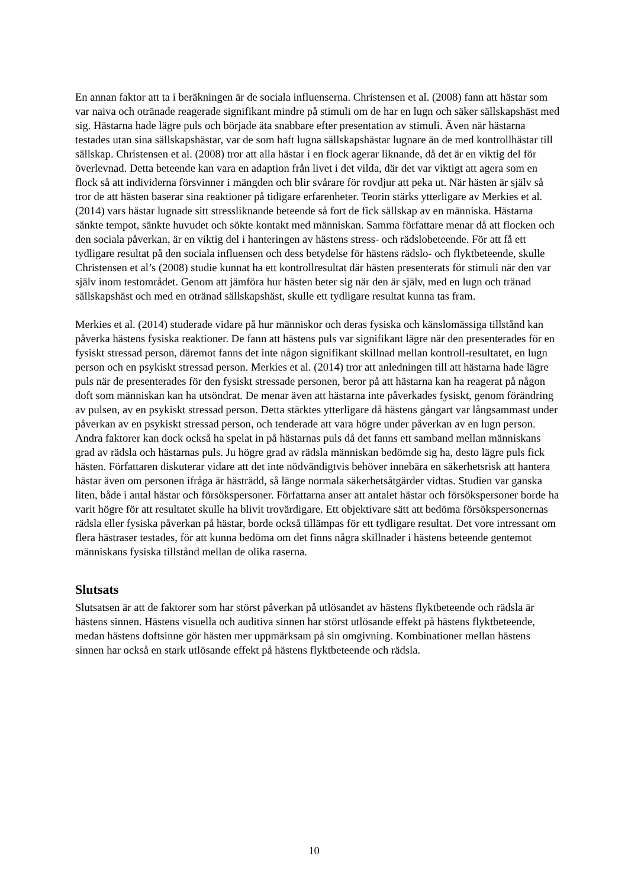En annan faktor att ta i beräkningen är de sociala influenserna. Christensen et al. (2008) fann att hästar som var naiva och otränade reagerade signifikant mindre på stimuli om de har en lugn och säker sällskapshäst med sig. Hästarna hade lägre puls och började äta snabbare efter presentation av stimuli. Även när hästarna testades utan sina sällskapshästar, var de som haft lugna sällskapshästar lugnare än de med kontrollhästar till sällskap. Christensen et al. (2008) tror att alla hästar i en flock agerar liknande, då det är en viktig del för överlevnad. Detta beteende kan vara en adaption från livet i det vilda, där det var viktigt att agera som en flock så att individerna försvinner i mängden och blir svårare för rovdjur att peka ut. När hästen är själv så tror de att hästen baserar sina reaktioner på tidigare erfarenheter. Teorin stärks ytterligare av Merkies et al. (2014) vars hästar lugnade sitt stressliknande beteende så fort de fick sällskap av en människa. Hästarna sänkte tempot, sänkte huvudet och sökte kontakt med människan. Samma författare menar då att flocken och den sociala påverkan, är en viktig del i hanteringen av hästens stress- och rädslobeteende. För att få ett tydligare resultat på den sociala influensen och dess betydelse för hästens rädslo- och flyktbeteende, skulle Christensen et al’s (2008) studie kunnat ha ett kontrollresultat där hästen presenterats för stimuli när den var själv inom testområdet. Genom att jämföra hur hästen beter sig när den är själv, med en lugn och tränad sällskapshäst och med en otränad sällskapshäst, skulle ett tydligare resultat kunna tas fram.
Merkies et al. (2014) studerade vidare på hur människor och deras fysiska och känslomässiga tillstånd kan påverka hästens fysiska reaktioner. De fann att hästens puls var signifikant lägre när den presenterades för en fysiskt stressad person, däremot fanns det inte någon signifikant skillnad mellan kontroll-resultatet, en lugn person och en psykiskt stressad person. Merkies et al. (2014) tror att anledningen till att hästarna hade lägre puls när de presenterades för den fysiskt stressade personen, beror på att hästarna kan ha reagerat på någon doft som människan kan ha utsöndrat. De menar även att hästarna inte påverkades fysiskt, genom förändring av pulsen, av en psykiskt stressad person. Detta stärktes ytterligare då hästens gångart var långsammast under påverkan av en psykiskt stressad person, och tenderade att vara högre under påverkan av en lugn person. Andra faktorer kan dock också ha spelat in på hästarnas puls då det fanns ett samband mellan människans grad av rädsla och hästarnas puls. Ju högre grad av rädsla människan bedömde sig ha, desto lägre puls fick hästen. Författaren diskuterar vidare att det inte nödvändigtvis behöver innebära en säkerhetsrisk att hantera hästar även om personen ifråga är hästrädd, så länge normala säkerhetsåtgärder vidtas. Studien var ganska liten, både i antal hästar och försökspersoner. Författarna anser att antalet hästar och försökspersoner borde ha varit högre för att resultatet skulle ha blivit trovärdigare. Ett objektivare sätt att bedöma försökspersonernas rädsla eller fysiska påverkan på hästar, borde också tillämpas för ett tydligare resultat. Det vore intressant om flera hästraser testades, för att kunna bedöma om det finns några skillnader i hästens beteende gentemot människans fysiska tillstånd mellan de olika raserna.
Slutsats
Slutsatsen är att de faktorer som har störst påverkan på utlösandet av hästens flyktbeteende och rädsla är hästens sinnen. Hästens visuella och auditiva sinnen har störst utlösande effekt på hästens flyktbeteende, medan hästens doftsinne gör hästen mer uppmärksam på sin omgivning. Kombinationer mellan hästens sinnen har också en stark utlösande effekt på hästens flyktbeteende och rädsla.
10